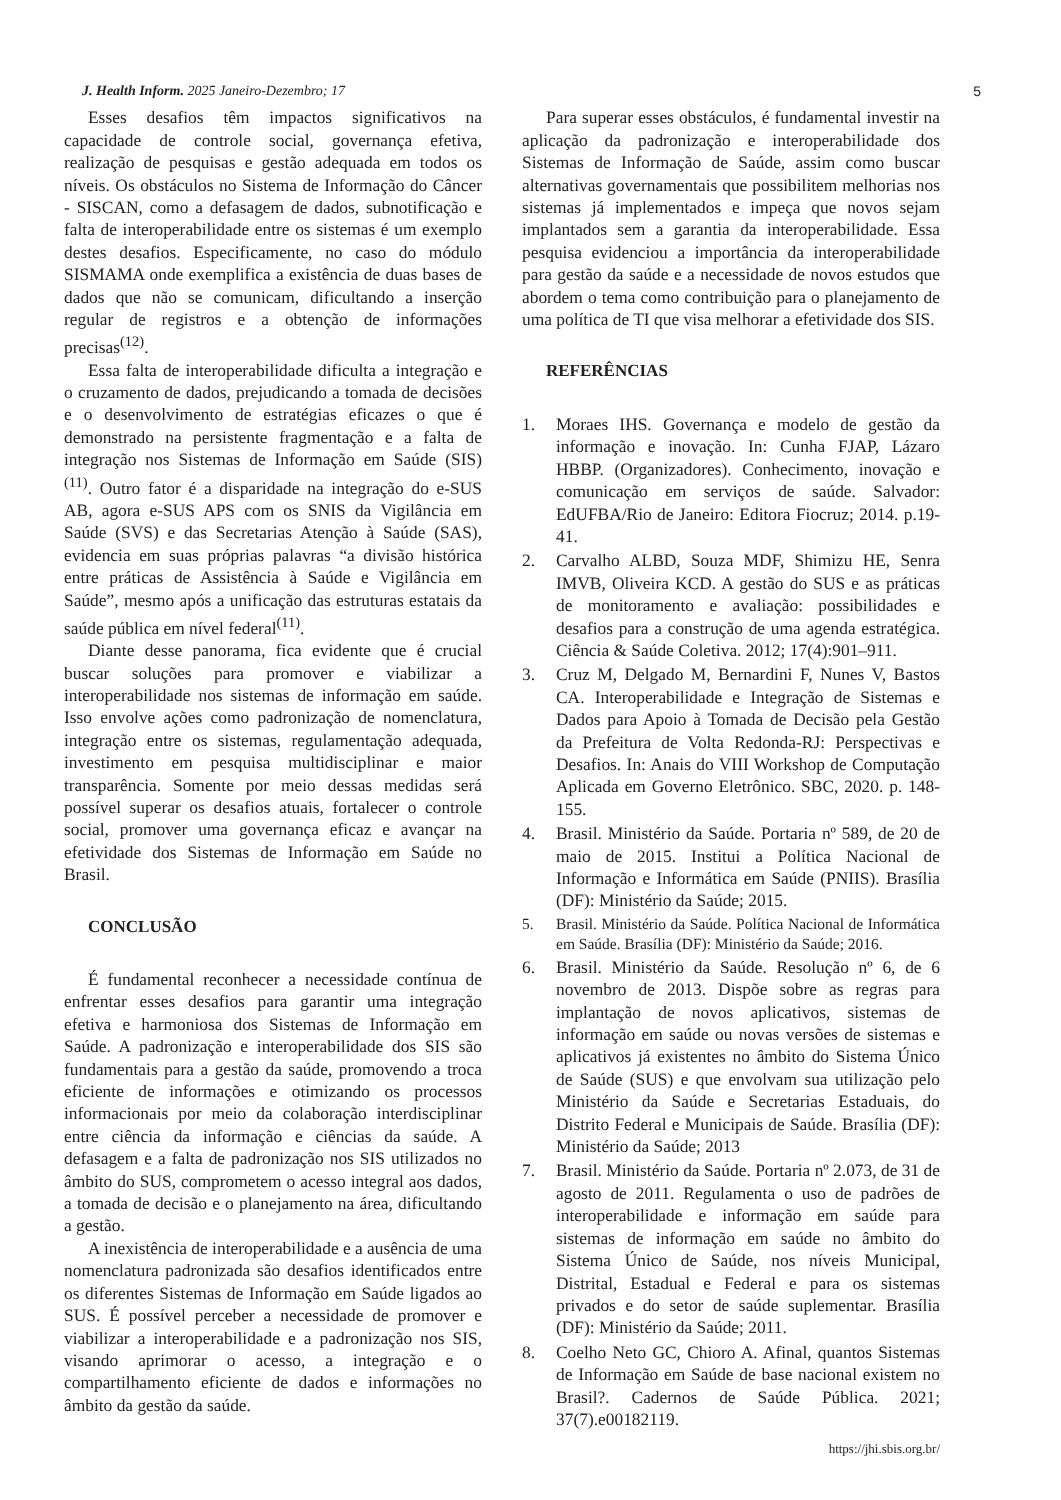J. Health Inform. 2025 Janeiro-Dezembro; 17 5
Esses desafios têm impactos significativos na capacidade de controle social, governança efetiva, realização de pesquisas e gestão adequada em todos os níveis. Os obstáculos no Sistema de Informação do Câncer - SISCAN, como a defasagem de dados, subnotificação e falta de interoperabilidade entre os sistemas é um exemplo destes desafios. Especificamente, no caso do módulo SISMAMA onde exemplifica a existência de duas bases de dados que não se comunicam, dificultando a inserção regular de registros e a obtenção de informações precisas<sup>(12)</sup>.
Essa falta de interoperabilidade dificulta a integração e o cruzamento de dados, prejudicando a tomada de decisões e o desenvolvimento de estratégias eficazes o que é demonstrado na persistente fragmentação e a falta de integração nos Sistemas de Informação em Saúde (SIS) <sup>(11)</sup>. Outro fator é a disparidade na integração do e-SUS AB, agora e-SUS APS com os SNIS da Vigilância em Saúde (SVS) e das Secretarias Atenção à Saúde (SAS), evidencia em suas próprias palavras “a divisão histórica entre práticas de Assistência à Saúde e Vigilância em Saúde”, mesmo após a unificação das estruturas estatais da saúde pública em nível federal<sup>(11)</sup>.
Diante desse panorama, fica evidente que é crucial buscar soluções para promover e viabilizar a interoperabilidade nos sistemas de informação em saúde. Isso envolve ações como padronização de nomenclatura, integração entre os sistemas, regulamentação adequada, investimento em pesquisa multidisciplinar e maior transparência. Somente por meio dessas medidas será possível superar os desafios atuais, fortalecer o controle social, promover uma governança eficaz e avançar na efetividade dos Sistemas de Informação em Saúde no Brasil.
CONCLUSÃO
É fundamental reconhecer a necessidade contínua de enfrentar esses desafios para garantir uma integração efetiva e harmoniosa dos Sistemas de Informação em Saúde. A padronização e interoperabilidade dos SIS são fundamentais para a gestão da saúde, promovendo a troca eficiente de informações e otimizando os processos informacionais por meio da colaboração interdisciplinar entre ciência da informação e ciências da saúde. A defasagem e a falta de padronização nos SIS utilizados no âmbito do SUS, comprometem o acesso integral aos dados, a tomada de decisão e o planejamento na área, dificultando a gestão.
A inexistência de interoperabilidade e a ausência de uma nomenclatura padronizada são desafios identificados entre os diferentes Sistemas de Informação em Saúde ligados ao SUS. É possível perceber a necessidade de promover e viabilizar a interoperabilidade e a padronização nos SIS, visando aprimorar o acesso, a integração e o compartilhamento eficiente de dados e informações no âmbito da gestão da saúde.
Para superar esses obstáculos, é fundamental investir na aplicação da padronização e interoperabilidade dos Sistemas de Informação de Saúde, assim como buscar alternativas governamentais que possibilitem melhorias nos sistemas já implementados e impeça que novos sejam implantados sem a garantia da interoperabilidade. Essa pesquisa evidenciou a importância da interoperabilidade para gestão da saúde e a necessidade de novos estudos que abordem o tema como contribuição para o planejamento de uma política de TI que visa melhorar a efetividade dos SIS.
REFERÊNCIAS
1. Moraes IHS. Governança e modelo de gestão da informação e inovação. In: Cunha FJAP, Lázaro HBBP. (Organizadores). Conhecimento, inovação e comunicação em serviços de saúde. Salvador: EdUFBA/Rio de Janeiro: Editora Fiocruz; 2014. p.19-41.
2. Carvalho ALBD, Souza MDF, Shimizu HE, Senra IMVB, Oliveira KCD. A gestão do SUS e as práticas de monitoramento e avaliação: possibilidades e desafios para a construção de uma agenda estratégica. Ciência & Saúde Coletiva. 2012; 17(4):901–911.
3. Cruz M, Delgado M, Bernardini F, Nunes V, Bastos CA. Interoperabilidade e Integração de Sistemas e Dados para Apoio à Tomada de Decisão pela Gestão da Prefeitura de Volta Redonda-RJ: Perspectivas e Desafios. In: Anais do VIII Workshop de Computação Aplicada em Governo Eletrônico. SBC, 2020. p. 148-155.
4. Brasil. Ministério da Saúde. Portaria nº 589, de 20 de maio de 2015. Institui a Política Nacional de Informação e Informática em Saúde (PNIIS). Brasília (DF): Ministério da Saúde; 2015.
5. Brasil. Ministério da Saúde. Política Nacional de Informática em Saúde. Brasília (DF): Ministério da Saúde; 2016.
6. Brasil. Ministério da Saúde. Resolução nº 6, de 6 novembro de 2013. Dispõe sobre as regras para implantação de novos aplicativos, sistemas de informação em saúde ou novas versões de sistemas e aplicativos já existentes no âmbito do Sistema Único de Saúde (SUS) e que envolvam sua utilização pelo Ministério da Saúde e Secretarias Estaduais, do Distrito Federal e Municipais de Saúde. Brasília (DF): Ministério da Saúde; 2013
7. Brasil. Ministério da Saúde. Portaria nº 2.073, de 31 de agosto de 2011. Regulamenta o uso de padrões de interoperabilidade e informação em saúde para sistemas de informação em saúde no âmbito do Sistema Único de Saúde, nos níveis Municipal, Distrital, Estadual e Federal e para os sistemas privados e do setor de saúde suplementar. Brasília (DF): Ministério da Saúde; 2011.
8. Coelho Neto GC, Chioro A. Afinal, quantos Sistemas de Informação em Saúde de base nacional existem no Brasil?. Cadernos de Saúde Pública. 2021; 37(7).e00182119.
https://jhi.sbis.org.br/